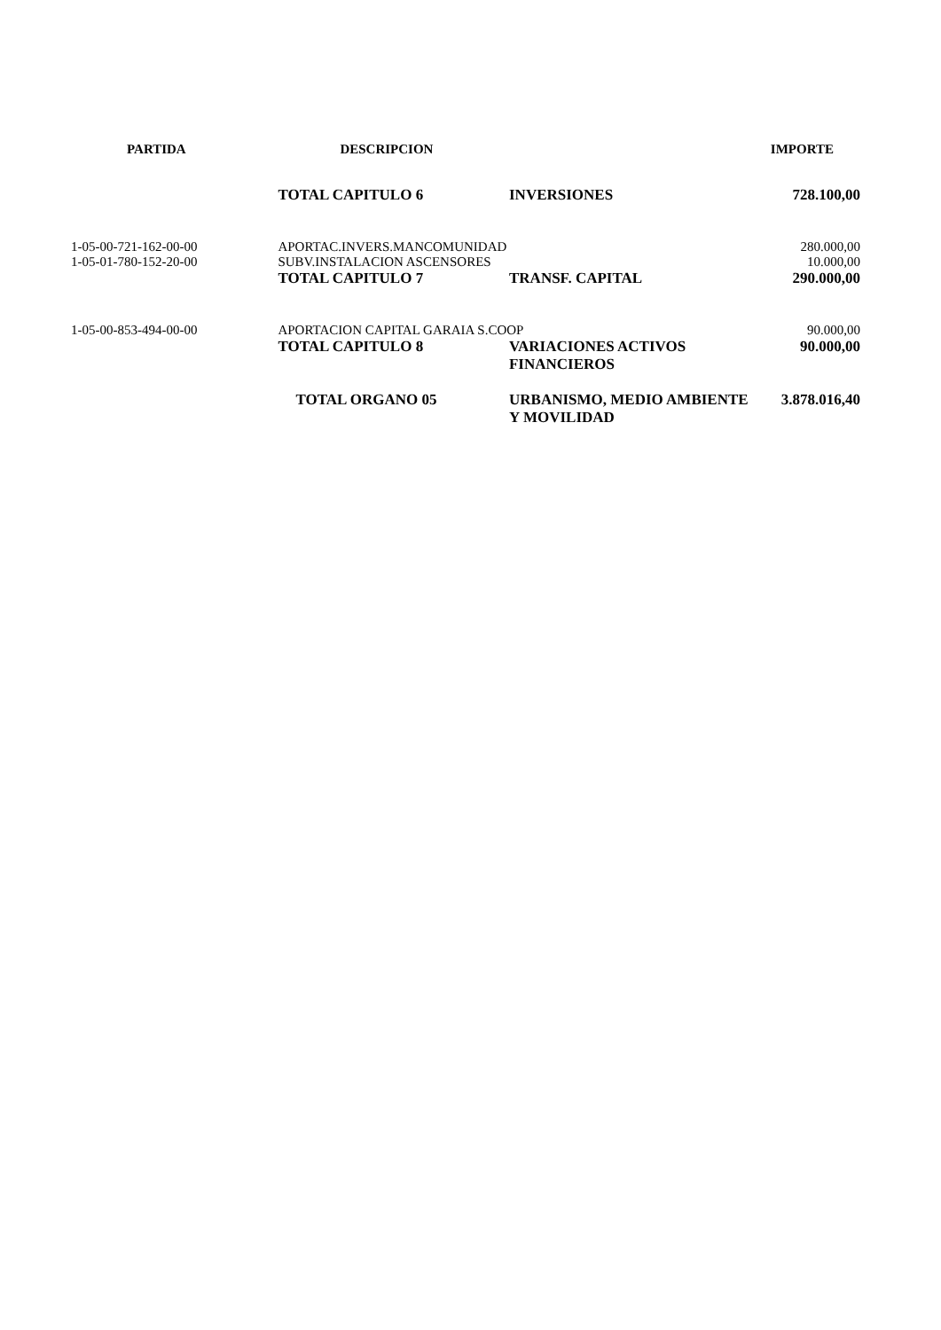| PARTIDA | DESCRIPCION | | IMPORTE |
| --- | --- | --- | --- |
| | TOTAL CAPITULO 6 | INVERSIONES | 728.100,00 |
| 1-05-00-721-162-00-00 | APORTAC.INVERS.MANCOMUNIDAD | | 280.000,00 |
| 1-05-01-780-152-20-00 | SUBV.INSTALACION ASCENSORES | | 10.000,00 |
| | TOTAL CAPITULO 7 | TRANSF. CAPITAL | 290.000,00 |
| 1-05-00-853-494-00-00 | APORTACION CAPITAL GARAIA S.COOP | | 90.000,00 |
| | TOTAL CAPITULO 8 | VARIACIONES ACTIVOS FINANCIEROS | 90.000,00 |
| | TOTAL ORGANO 05 | URBANISMO, MEDIO AMBIENTE Y MOVILIDAD | 3.878.016,40 |